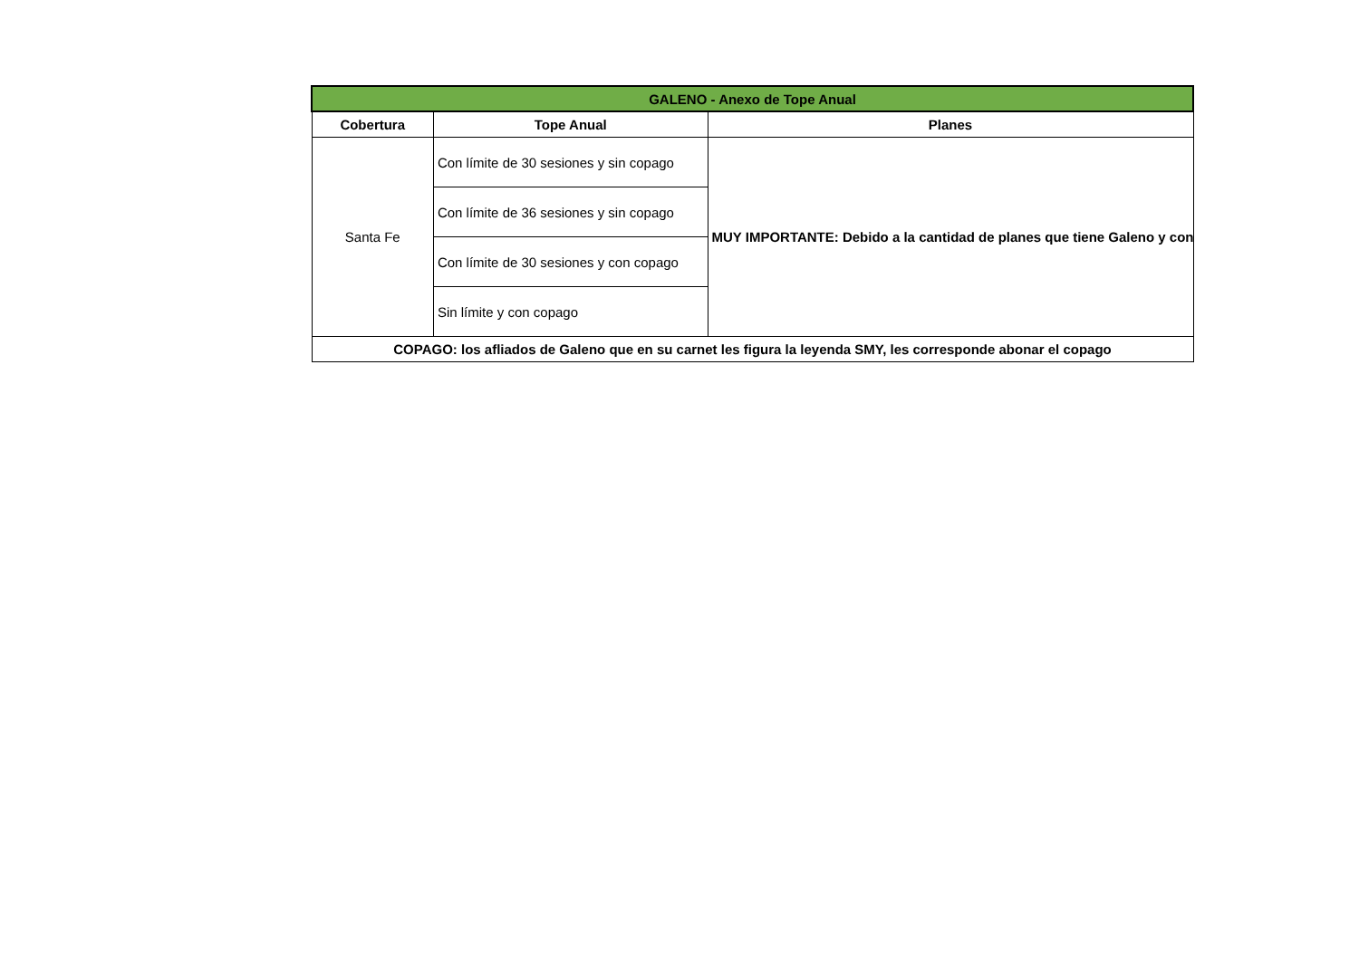| GALENO - Anexo de Tope Anual | | |
| Cobertura | Tope Anual | Planes |
| Santa Fe | Con límite de 30 sesiones y sin copago | MUY IMPORTANTE: Debido a la cantidad de planes que tiene Galeno y con |
| | Con límite de 36 sesiones y sin copago | |
| | Con límite de 30 sesiones y con copago | |
| | Sin límite y con copago | |
| COPAGO: los afliados de Galeno que en su carnet les figura la leyenda SMY, les corresponde abonar el copago | | |